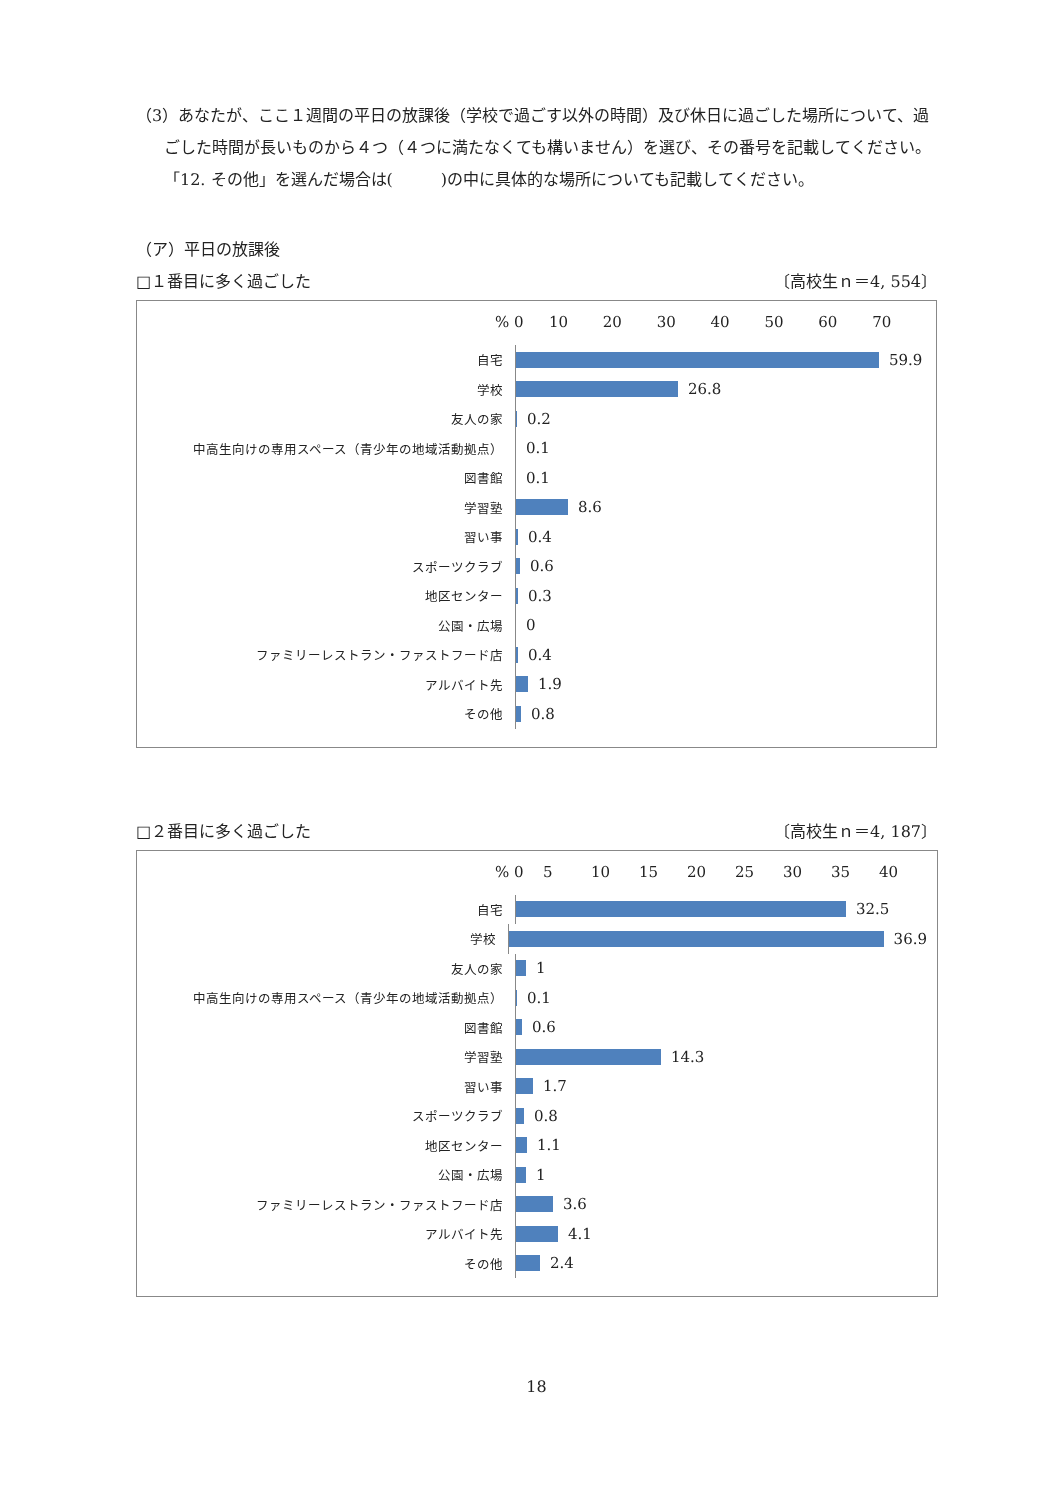（3）あなたが、ここ１週間の平日の放課後（学校で過ごす以外の時間）及び休日に過ごした場所について、過ごした時間が長いものから４つ（４つに満たなくても構いません）を選び、その番号を記載してください。「12. その他」を選んだ場合は(　　　)の中に具体的な場所についても記載してください。
（ア）平日の放課後
□１番目に多く過ごした 〔高校生ｎ＝4, 554〕
% 0 10 20 30 40 50 60 70
自宅
59.9
学校
26.8
友人の家
0.2
中高生向けの専用スペース（青少年の地域活動拠点）
0.1
図書館
0.1
学習塾
8.6
習い事
0.4
スポーツクラブ
0.6
地区センター
0.3
公園・広場
0
ファミリーレストラン・ファストフード店
0.4
アルバイト先
1.9
その他
0.8
□２番目に多く過ごした 〔高校生ｎ＝4, 187〕
% 0 5 10 15 20 25 30 35 40
自宅
32.5
学校
36.9
友人の家
1
中高生向けの専用スペース（青少年の地域活動拠点）
0.1
図書館
0.6
学習塾
14.3
習い事
1.7
スポーツクラブ
0.8
地区センター
1.1
公園・広場
1
ファミリーレストラン・ファストフード店
3.6
アルバイト先
4.1
その他
2.4
18